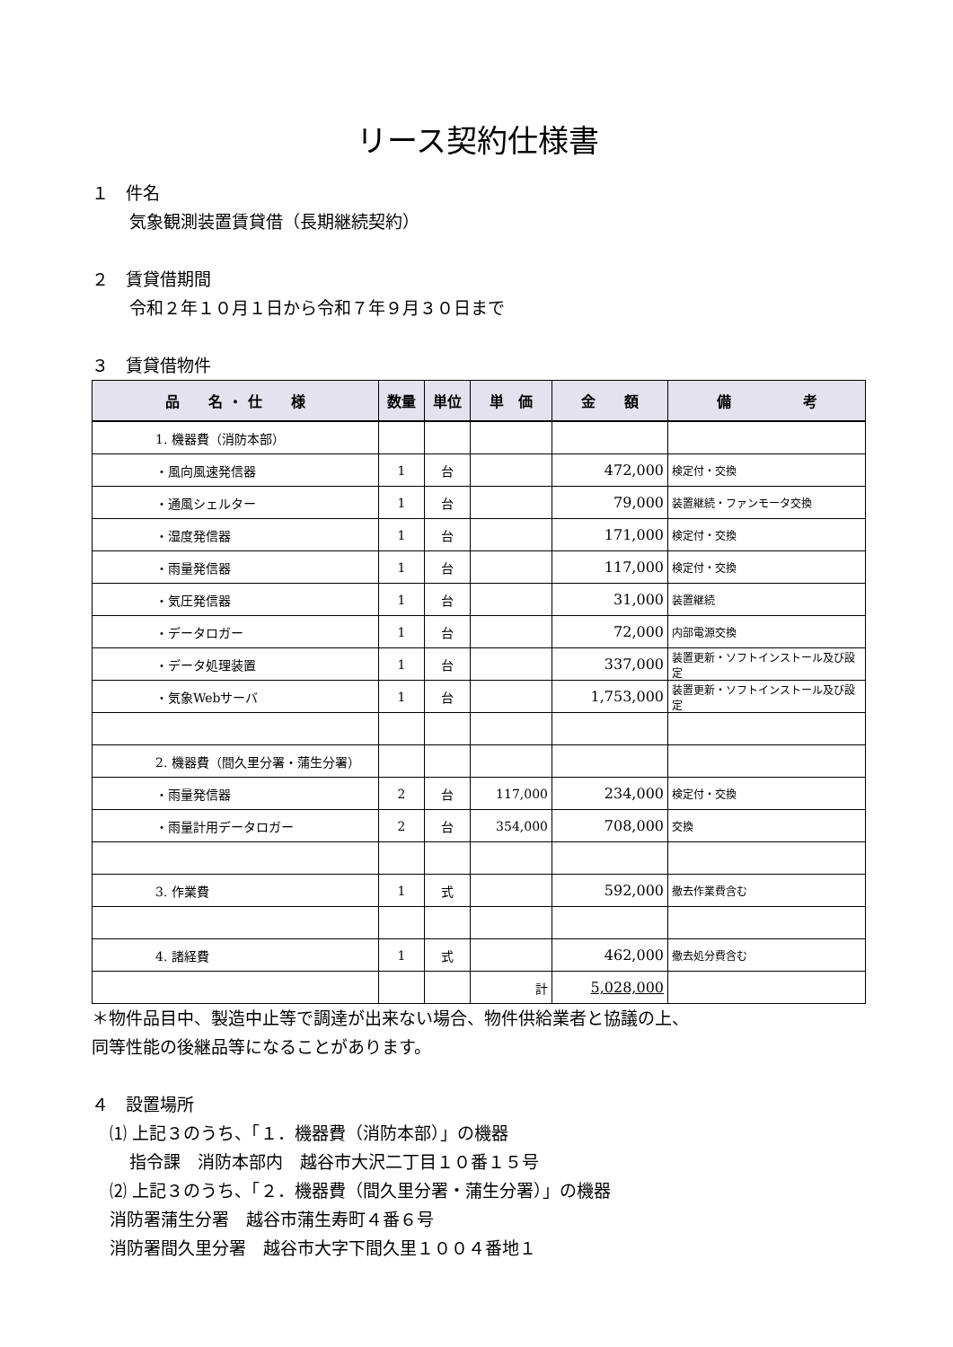リース契約仕様書
１　件名
気象観測装置賃貸借（長期継続契約）
２　賃貸借期間
令和２年１０月１日から令和７年９月３０日まで
３　賃貸借物件
| 品 名 ・ 仕 様 | 数量 | 単位 | 単 価 | 金 額 | 備 考 |
| --- | --- | --- | --- | --- | --- |
| 1. 機器費（消防本部） | | | | | |
| ・風向風速発信器 | 1 | 台 | | 472,000 | 検定付・交換 |
| ・通風シェルター | 1 | 台 | | 79,000 | 装置継続・ファンモータ交換 |
| ・湿度発信器 | 1 | 台 | | 171,000 | 検定付・交換 |
| ・雨量発信器 | 1 | 台 | | 117,000 | 検定付・交換 |
| ・気圧発信器 | 1 | 台 | | 31,000 | 装置継続 |
| ・データロガー | 1 | 台 | | 72,000 | 内部電源交換 |
| ・データ処理装置 | 1 | 台 | | 337,000 | 装置更新・ソフトインストール及び設定 |
| ・気象Webサーバ | 1 | 台 | | 1,753,000 | 装置更新・ソフトインストール及び設定 |
| 2. 機器費（間久里分署・蒲生分署） | | | | | |
| ・雨量発信器 | 2 | 台 | 117,000 | 234,000 | 検定付・交換 |
| ・雨量計用データロガー | 2 | 台 | 354,000 | 708,000 | 交換 |
| 3. 作業費 | 1 | 式 | | 592,000 | 撤去作業費含む |
| 4. 諸経費 | 1 | 式 | | 462,000 | 撤去処分費含む |
| | | | 計 | 5,028,000 | |
＊物件品目中、製造中止等で調達が出来ない場合、物件供給業者と協議の上、
同等性能の後継品等になることがあります。
４　設置場所
⑴ 上記３のうち、「１．機器費（消防本部）」の機器
指令課　消防本部内　越谷市大沢二丁目１０番１５号
⑵ 上記３のうち、「２．機器費（間久里分署・蒲生分署）」の機器
消防署蒲生分署　越谷市蒲生寿町４番６号
消防署間久里分署　越谷市大字下間久里１００４番地１